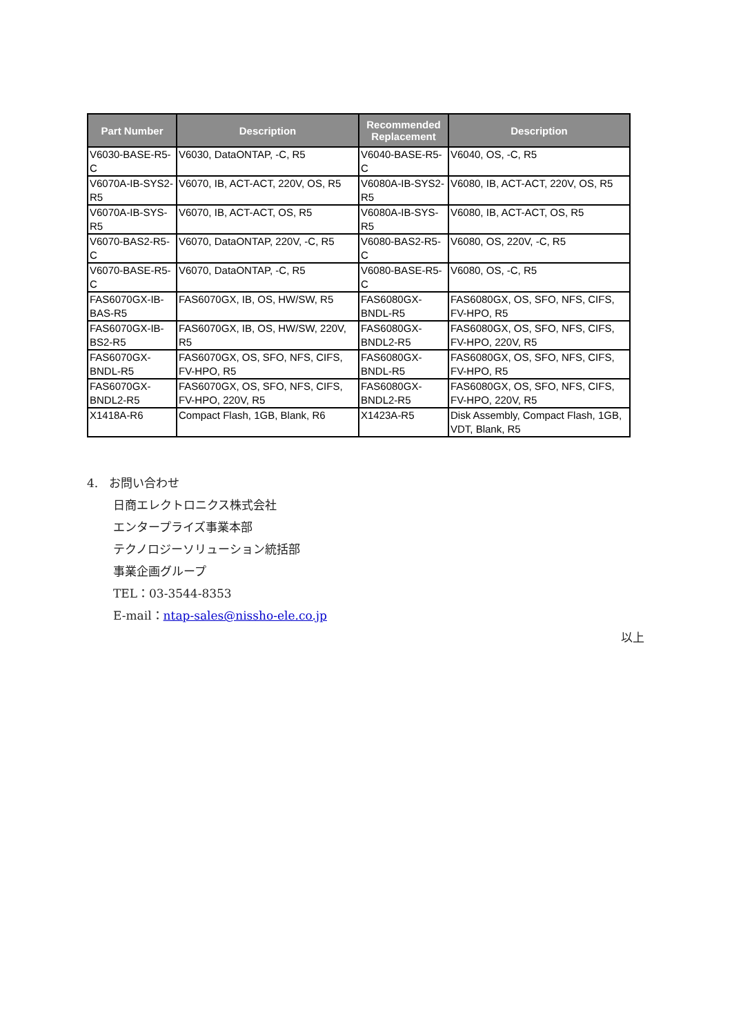| Part Number | Description | Recommended Replacement | Description |
| --- | --- | --- | --- |
| V6030-BASE-R5-C | V6030, DataONTAP, -C, R5 | V6040-BASE-R5-C | V6040, OS, -C, R5 |
| V6070A-IB-SYS2-R5 | V6070, IB, ACT-ACT, 220V, OS, R5 | V6080A-IB-SYS2-R5 | V6080, IB, ACT-ACT, 220V, OS, R5 |
| V6070A-IB-SYS-R5 | V6070, IB, ACT-ACT, OS, R5 | V6080A-IB-SYS-R5 | V6080, IB, ACT-ACT, OS, R5 |
| V6070-BAS2-R5-C | V6070, DataONTAP, 220V, -C, R5 | V6080-BAS2-R5-C | V6080, OS, 220V, -C, R5 |
| V6070-BASE-R5-C | V6070, DataONTAP, -C, R5 | V6080-BASE-R5-C | V6080, OS, -C, R5 |
| FAS6070GX-IB-BAS-R5 | FAS6070GX, IB, OS, HW/SW, R5 | FAS6080GX-BNDL-R5 | FAS6080GX, OS, SFO, NFS, CIFS, FV-HPO, R5 |
| FAS6070GX-IB-BS2-R5 | FAS6070GX, IB, OS, HW/SW, 220V, R5 | FAS6080GX-BNDL2-R5 | FAS6080GX, OS, SFO, NFS, CIFS, FV-HPO, 220V, R5 |
| FAS6070GX-BNDL-R5 | FAS6070GX, OS, SFO, NFS, CIFS, FV-HPO, R5 | FAS6080GX-BNDL-R5 | FAS6080GX, OS, SFO, NFS, CIFS, FV-HPO, R5 |
| FAS6070GX-BNDL2-R5 | FAS6070GX, OS, SFO, NFS, CIFS, FV-HPO, 220V, R5 | FAS6080GX-BNDL2-R5 | FAS6080GX, OS, SFO, NFS, CIFS, FV-HPO, 220V, R5 |
| X1418A-R6 | Compact Flash, 1GB, Blank, R6 | X1423A-R5 | Disk Assembly, Compact Flash, 1GB, VDT, Blank, R5 |
4. お問い合わせ
日商エレクトロニクス株式会社
エンタープライズ事業本部
テクノロジーソリューション統括部
事業企画グループ
TEL：03-3544-8353
E-mail：ntap-sales@nissho-ele.co.jp
以上